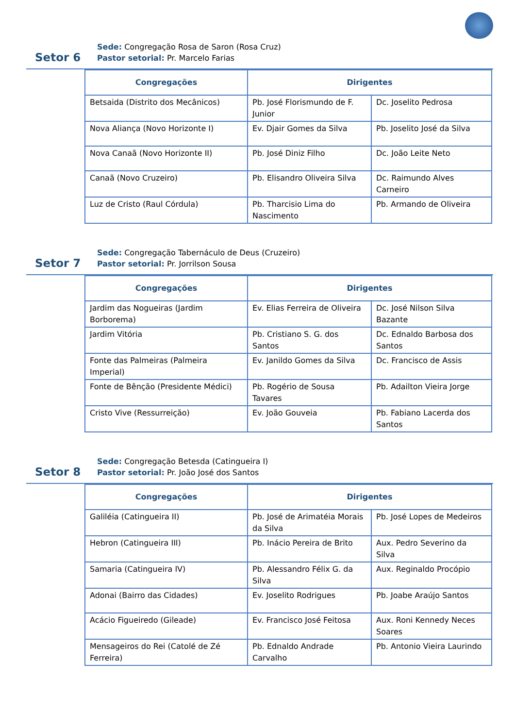Setor 6
Sede: Congregação Rosa de Saron (Rosa Cruz)
Pastor setorial: Pr. Marcelo Farias
| Congregações | Dirigentes | |
| --- | --- | --- |
| Betsaida (Distrito dos Mecânicos) | Pb. José Florismundo de F. Junior | Dc. Joselito Pedrosa |
| Nova Aliança (Novo Horizonte I) | Ev. Djair Gomes da Silva | Pb. Joselito José da Silva |
| Nova Canaã (Novo Horizonte II) | Pb. José Diniz Filho | Dc. João Leite Neto |
| Canaã (Novo Cruzeiro) | Pb. Elisandro Oliveira Silva | Dc. Raimundo Alves Carneiro |
| Luz de Cristo (Raul Córdula) | Pb. Tharcisio Lima do Nascimento | Pb. Armando de Oliveira |
Setor 7
Sede: Congregação Tabernáculo de Deus (Cruzeiro)
Pastor setorial: Pr. Jorrilson Sousa
| Congregações | Dirigentes | |
| --- | --- | --- |
| Jardim das Nogueiras (Jardim Borborema) | Ev. Elias Ferreira de Oliveira | Dc. José Nilson Silva Bazante |
| Jardim Vitória | Pb. Cristiano S. G. dos Santos | Dc. Ednaldo Barbosa dos Santos |
| Fonte das Palmeiras (Palmeira Imperial) | Ev. Janildo Gomes da Silva | Dc. Francisco de Assis |
| Fonte de Bênção (Presidente Médici) | Pb. Rogério de Sousa Tavares | Pb. Adailton Vieira Jorge |
| Cristo Vive (Ressurreição) | Ev. João Gouveia | Pb. Fabiano Lacerda dos Santos |
Setor 8
Sede: Congregação Betesda (Catingueira I)
Pastor setorial: Pr. João José dos Santos
| Congregações | Dirigentes | |
| --- | --- | --- |
| Galiléia (Catingueira II) | Pb. José de Arimatéia Morais da Silva | Pb. José Lopes de Medeiros |
| Hebron (Catingueira III) | Pb. Inácio Pereira de Brito | Aux. Pedro Severino da Silva |
| Samaria (Catingueira IV) | Pb. Alessandro Félix G. da Silva | Aux. Reginaldo Procópio |
| Adonai (Bairro das Cidades) | Ev. Joselito Rodrigues | Pb. Joabe Araújo Santos |
| Acácio Figueiredo (Gileade) | Ev. Francisco José Feitosa | Aux. Roni Kennedy Neces Soares |
| Mensageiros do Rei (Catolé de Zé Ferreira) | Pb. Ednaldo Andrade Carvalho | Pb. Antonio Vieira Laurindo |